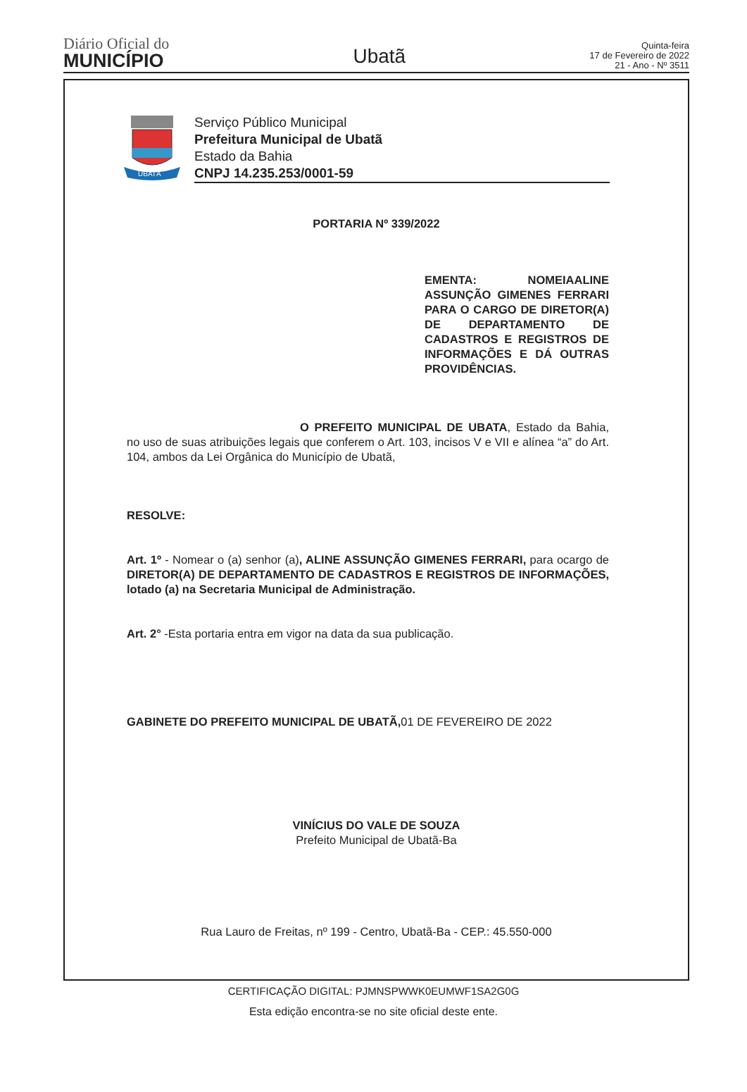Diário Oficial do
MUNICÍPIO
Ubatã
Quinta-feira
17 de Fevereiro de 2022
21 - Ano - Nº 3511
UBATÃ
Serviço Público Municipal
Prefeitura Municipal de Ubatã
Estado da Bahia
CNPJ 14.235.253/0001-59
PORTARIA Nº 339/2022
EMENTA: NOMEIAALINE ASSUNÇÃO GIMENES FERRARI PARA O CARGO DE DIRETOR(A) DE DEPARTAMENTO DE CADASTROS E REGISTROS DE INFORMAÇÕES E DÁ OUTRAS PROVIDÊNCIAS.
O PREFEITO MUNICIPAL DE UBATA, Estado da Bahia, no uso de suas atribuições legais que conferem o Art. 103, incisos V e VII e alínea “a” do Art. 104, ambos da Lei Orgânica do Município de Ubatã,
RESOLVE:
Art. 1º - Nomear o (a) senhor (a), ALINE ASSUNÇÃO GIMENES FERRARI, para ocargo de DIRETOR(A) DE DEPARTAMENTO DE CADASTROS E REGISTROS DE INFORMAÇÕES, lotado (a) na Secretaria Municipal de Administração.
Art. 2° -Esta portaria entra em vigor na data da sua publicação.
GABINETE DO PREFEITO MUNICIPAL DE UBATÃ, 01 DE FEVEREIRO DE 2022
VINÍCIUS DO VALE DE SOUZA
Prefeito Municipal de Ubatã-Ba
Rua Lauro de Freitas, nº 199 - Centro, Ubatã-Ba - CEP.: 45.550-000
CERTIFICAÇÃO DIGITAL: PJMNSPWWK0EUMWF1SA2G0G
Esta edição encontra-se no site oficial deste ente.